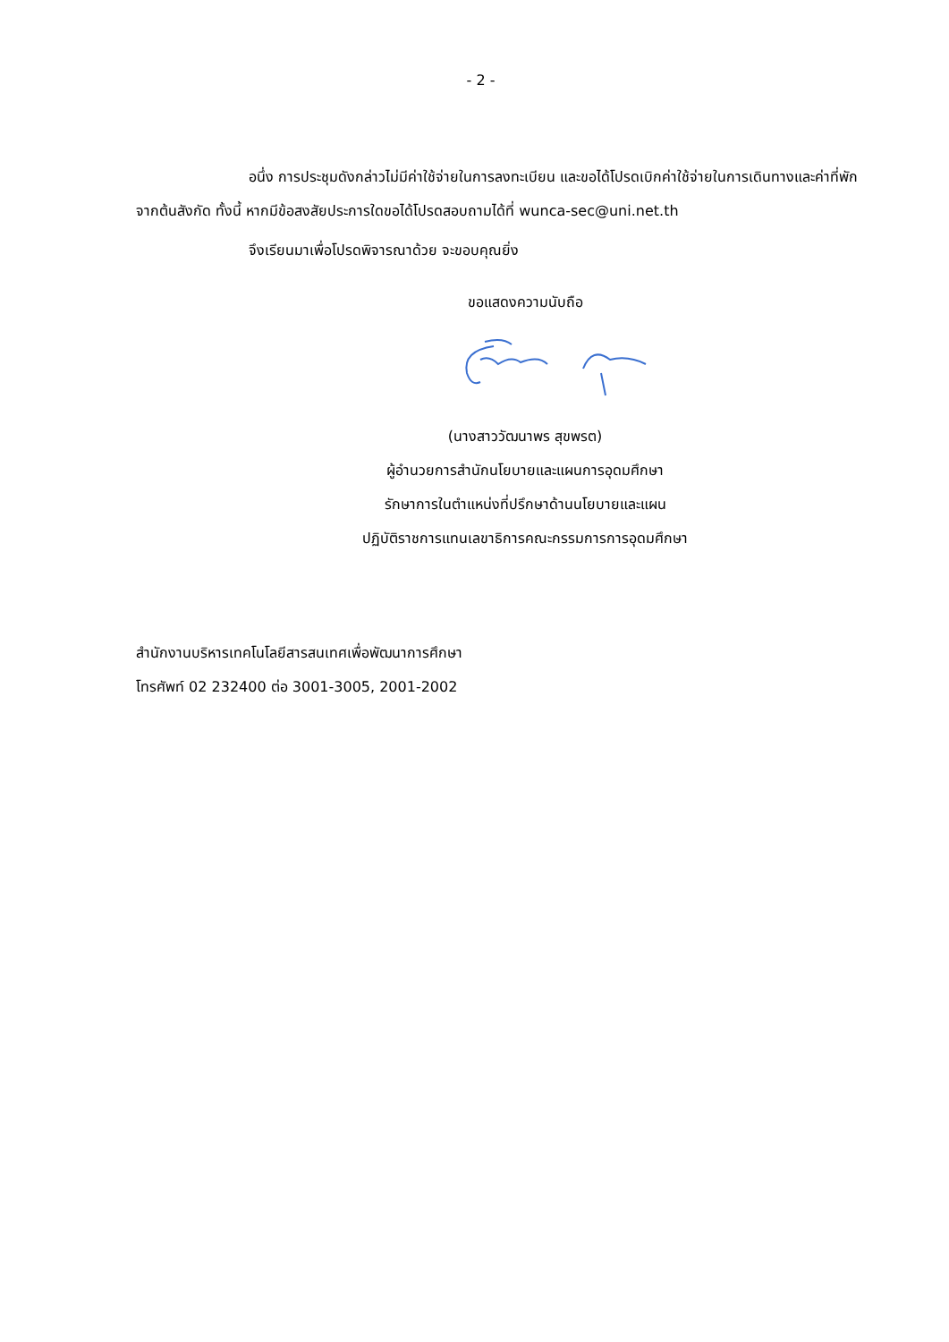- 2 -
อนึ่ง การประชุมดังกล่าวไม่มีค่าใช้จ่ายในการลงทะเบียน และขอได้โปรดเบิกค่าใช้จ่ายในการเดินทางและค่าที่พักจากต้นสังกัด ทั้งนี้ หากมีข้อสงสัยประการใดขอได้โปรดสอบถามได้ที่ wunca-sec@uni.net.th
จึงเรียนมาเพื่อโปรดพิจารณาด้วย จะขอบคุณยิ่ง
ขอแสดงความนับถือ
(นางสาววัฒนาพร สุขพรต)
ผู้อำนวยการสำนักนโยบายและแผนการอุดมศึกษา
รักษาการในตำแหน่งที่ปรึกษาด้านนโยบายและแผน
ปฏิบัติราชการแทนเลขาธิการคณะกรรมการการอุดมศึกษา
สำนักงานบริหารเทคโนโลยีสารสนเทศเพื่อพัฒนาการศึกษา
โทรศัพท์ 02 232400 ต่อ 3001-3005, 2001-2002